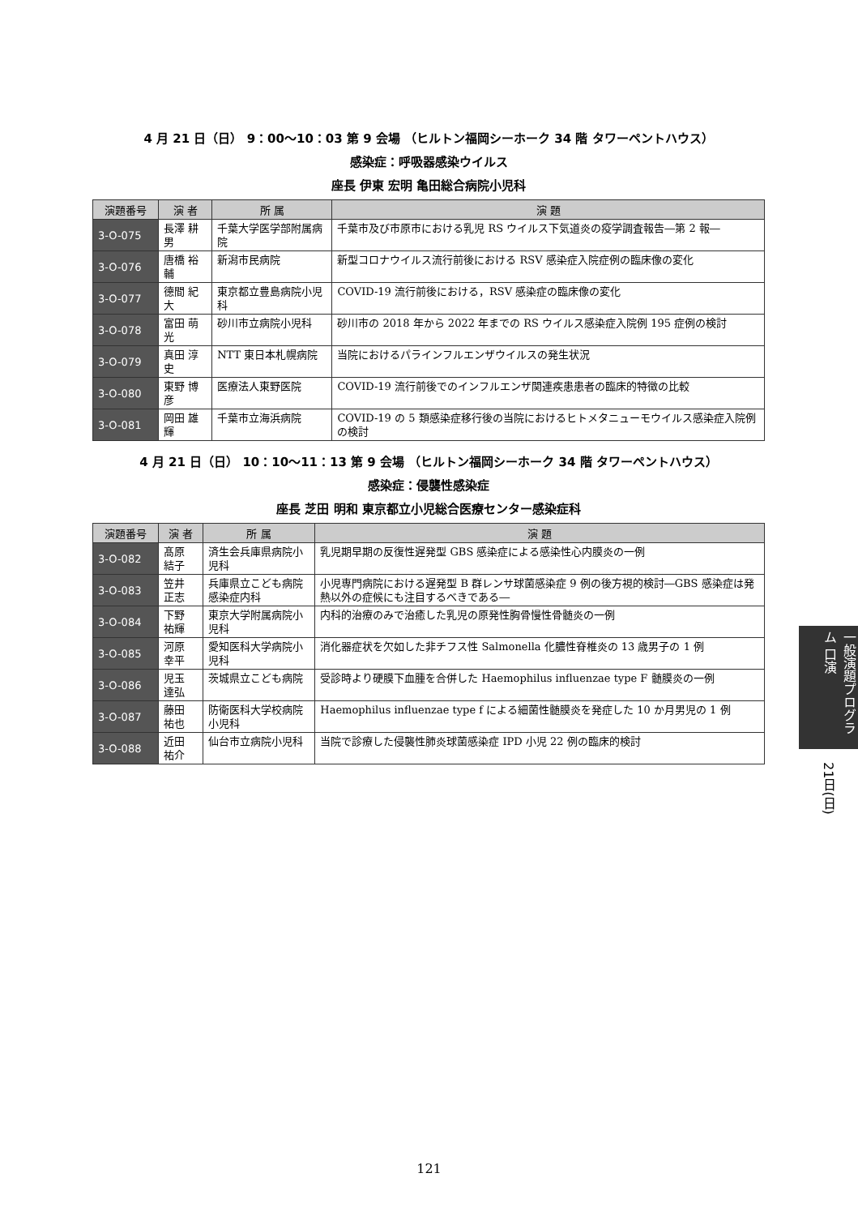4 月 21 日（日） 9：00〜10：03 第 9 会場 （ヒルトン福岡シーホーク 34 階 タワーペントハウス）
感染症：呼吸器感染ウイルス
座長 伊東 宏明 亀田総合病院小児科
| 演題番号 | 演 者 | 所 属 | 演 題 |
| --- | --- | --- | --- |
| 3-O-075 | 長澤 耕男 | 千葉大学医学部附属病院 | 千葉市及び市原市における乳児 RS ウイルス下気道炎の疫学調査報告―第 2 報― |
| 3-O-076 | 唐橋 裕輔 | 新潟市民病院 | 新型コロナウイルス流行前後における RSV 感染症入院症例の臨床像の変化 |
| 3-O-077 | 德間 紀大 | 東京都立豊島病院小児科 | COVID-19 流行前後における，RSV 感染症の臨床像の変化 |
| 3-O-078 | 富田 萌光 | 砂川市立病院小児科 | 砂川市の 2018 年から 2022 年までの RS ウイルス感染症入院例 195 症例の検討 |
| 3-O-079 | 真田 淳史 | NTT 東日本札幌病院 | 当院におけるパラインフルエンザウイルスの発生状況 |
| 3-O-080 | 東野 博彦 | 医療法人東野医院 | COVID-19 流行前後でのインフルエンザ関連疾患患者の臨床的特徴の比較 |
| 3-O-081 | 岡田 雄輝 | 千葉市立海浜病院 | COVID-19 の 5 類感染症移行後の当院におけるヒトメタニューモウイルス感染症入院例の検討 |
4 月 21 日（日） 10：10〜11：13 第 9 会場 （ヒルトン福岡シーホーク 34 階 タワーペントハウス）
感染症：侵襲性感染症
座長 芝田 明和 東京都立小児総合医療センター感染症科
| 演題番号 | 演 者 | 所 属 | 演 題 |
| --- | --- | --- | --- |
| 3-O-082 | 髙原 結子 | 済生会兵庫県病院小児科 | 乳児期早期の反復性遅発型 GBS 感染症による感染性心内膜炎の一例 |
| 3-O-083 | 笠井 正志 | 兵庫県立こども病院感染症内科 | 小児専門病院における遅発型 B 群レンサ球菌感染症 9 例の後方視的検討―GBS 感染症は発熱以外の症候にも注目するべきである― |
| 3-O-084 | 下野 祐輝 | 東京大学附属病院小児科 | 内科的治療のみで治癒した乳児の原発性胸骨慢性骨髄炎の一例 |
| 3-O-085 | 河原 幸平 | 愛知医科大学病院小児科 | 消化器症状を欠如した非チフス性 Salmonella 化膿性脊椎炎の 13 歳男子の 1 例 |
| 3-O-086 | 児玉 達弘 | 茨城県立こども病院 | 受診時より硬膜下血腫を合併した Haemophilus influenzae type F 髄膜炎の一例 |
| 3-O-087 | 藤田 祐也 | 防衛医科大学校病院小児科 | Haemophilus influenzae type f による細菌性髄膜炎を発症した 10 か月男児の 1 例 |
| 3-O-088 | 近田 祐介 | 仙台市立病院小児科 | 当院で診療した侵襲性肺炎球菌感染症 IPD 小児 22 例の臨床的検討 |
一般演題プログラム 口演
21日(日)
121